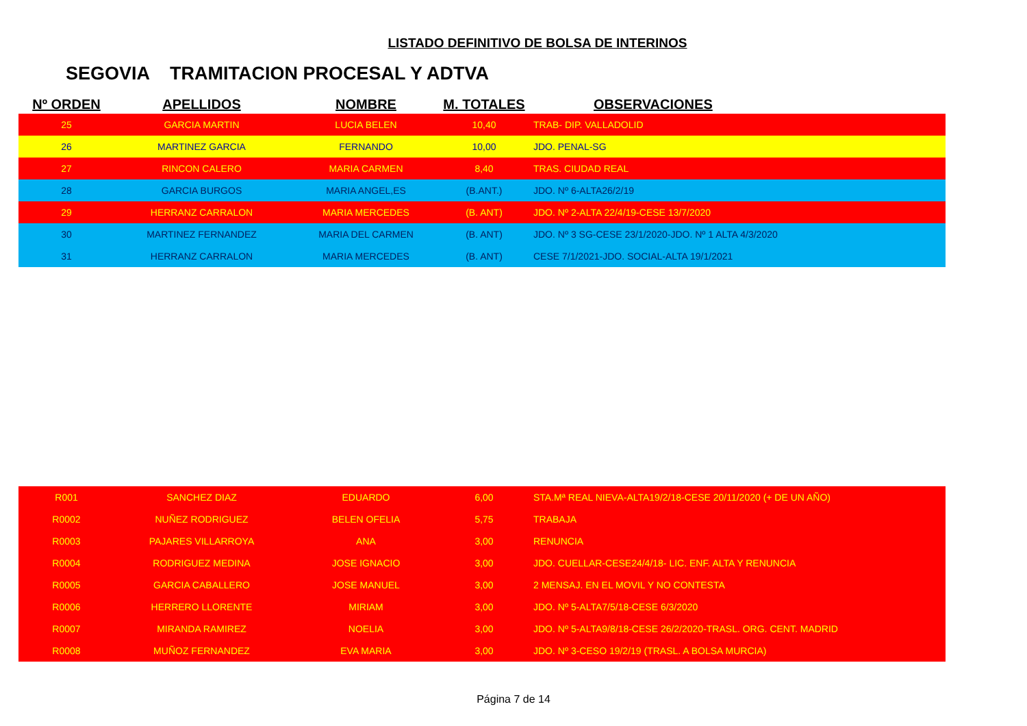LISTADO DEFINITIVO DE BOLSA DE INTERINOS
SEGOVIA TRAMITACION PROCESAL Y ADTVA
| Nº ORDEN | APELLIDOS | NOMBRE | M. TOTALES | OBSERVACIONES |
| --- | --- | --- | --- | --- |
| 25 | GARCIA MARTIN | LUCIA BELEN | 10,40 | TRAB- DIP. VALLADOLID |
| 26 | MARTINEZ GARCIA | FERNANDO | 10,00 | JDO. PENAL-SG |
| 27 | RINCON CALERO | MARIA CARMEN | 8,40 | TRAS. CIUDAD REAL |
| 28 | GARCIA BURGOS | MARIA ANGEL,ES | (B.ANT.) | JDO. Nº 6-ALTA26/2/19 |
| 29 | HERRANZ CARRALON | MARIA MERCEDES | (B. ANT) | JDO. Nº 2-ALTA 22/4/19-CESE 13/7/2020 |
| 30 | MARTINEZ FERNANDEZ | MARIA DEL CARMEN | (B. ANT) | JDO. Nº 3 SG-CESE 23/1/2020-JDO. Nº 1 ALTA 4/3/2020 |
| 31 | HERRANZ CARRALON | MARIA MERCEDES | (B. ANT) | CESE 7/1/2021-JDO. SOCIAL-ALTA 19/1/2021 |
| R001 | SANCHEZ DIAZ | EDUARDO | 6,00 | STA.Mª REAL NIEVA-ALTA19/2/18-CESE 20/11/2020 (+ DE UN AÑO) |
| R0002 | NUÑEZ RODRIGUEZ | BELEN OFELIA | 5,75 | TRABAJA |
| R0003 | PAJARES VILLARROYA | ANA | 3,00 | RENUNCIA |
| R0004 | RODRIGUEZ MEDINA | JOSE IGNACIO | 3,00 | JDO. CUELLAR-CESE24/4/18- LIC. ENF. ALTA Y RENUNCIA |
| R0005 | GARCIA CABALLERO | JOSE MANUEL | 3,00 | 2 MENSAJ. EN EL MOVIL Y NO CONTESTA |
| R0006 | HERRERO LLORENTE | MIRIAM | 3,00 | JDO. Nº 5-ALTA7/5/18-CESE 6/3/2020 |
| R0007 | MIRANDA RAMIREZ | NOELIA | 3,00 | JDO. Nº 5-ALTA9/8/18-CESE 26/2/2020-TRASL. ORG. CENT. MADRID |
| R0008 | MUÑOZ FERNANDEZ | EVA MARIA | 3,00 | JDO. Nº 3-CESO 19/2/19 (TRASL. A BOLSA MURCIA) |
Página 7 de 14